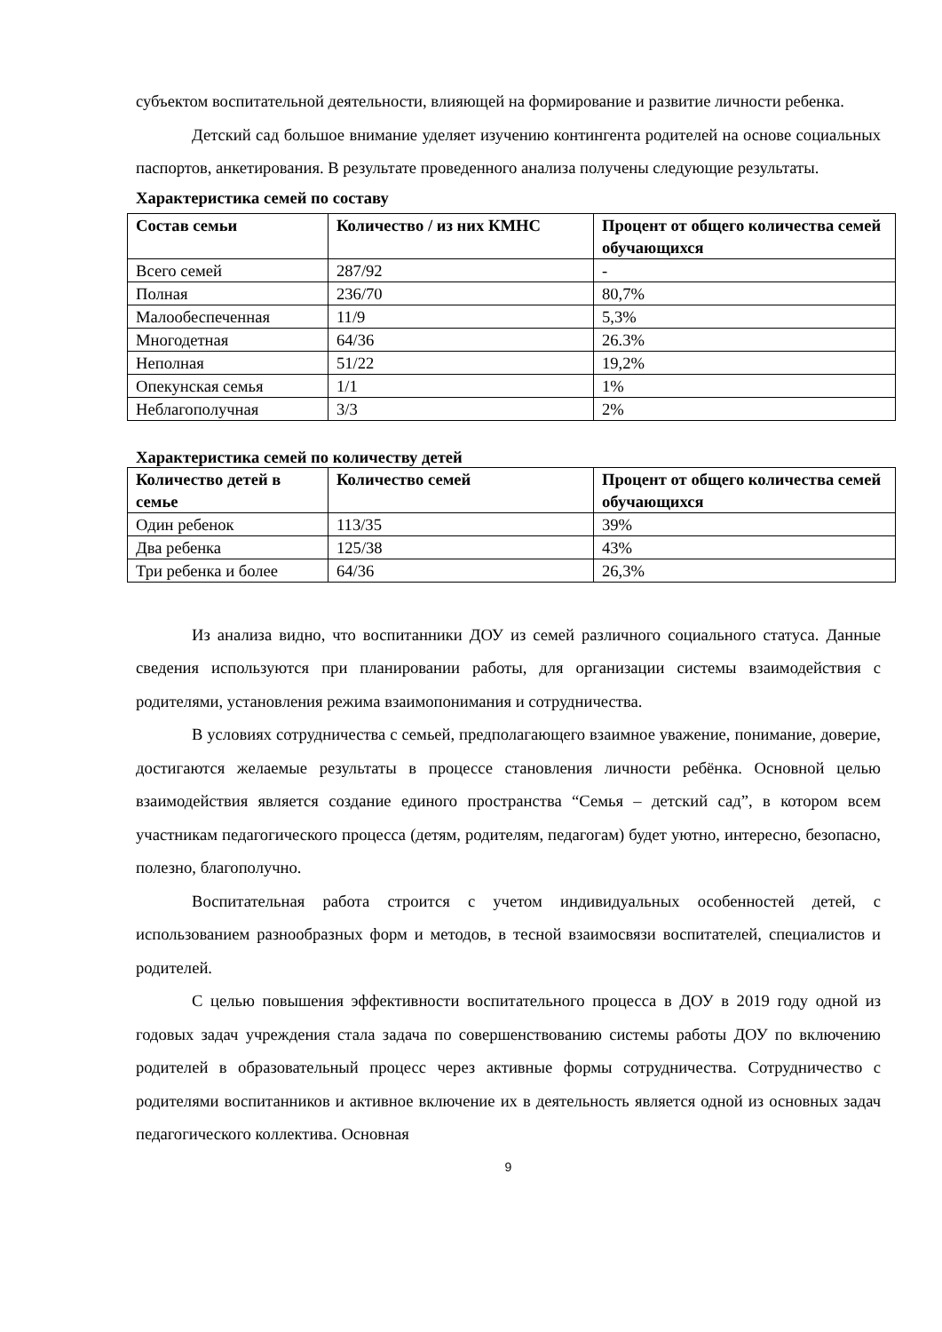субъектом воспитательной деятельности, влияющей на формирование и развитие личности ребенка.
Детский сад большое внимание уделяет изучению контингента родителей на основе социальных паспортов, анкетирования. В результате проведенного анализа получены следующие результаты.
Характеристика семей по составу
| Состав семьи | Количество / из них КМНС | Процент от общего количества семей обучающихся |
| --- | --- | --- |
| Всего семей | 287/92 | - |
| Полная | 236/70 | 80,7% |
| Малообеспеченная | 11/9 | 5,3% |
| Многодетная | 64/36 | 26.3% |
| Неполная | 51/22 | 19,2% |
| Опекунская семья | 1/1 | 1% |
| Неблагополучная | 3/3 | 2% |
Характеристика семей по количеству детей
| Количество детей в семье | Количество семей | Процент от общего количества семей обучающихся |
| --- | --- | --- |
| Один ребенок | 113/35 | 39% |
| Два ребенка | 125/38 | 43% |
| Три ребенка и более | 64/36 | 26,3% |
Из анализа видно, что воспитанники ДОУ из семей различного социального статуса. Данные сведения используются при планировании работы, для организации системы взаимодействия с родителями, установления режима взаимопонимания и сотрудничества.
В условиях сотрудничества с семьей, предполагающего взаимное уважение, понимание, доверие, достигаются желаемые результаты в процессе становления личности ребёнка. Основной целью взаимодействия является создание единого пространства “Семья – детский сад”, в котором всем участникам педагогического процесса (детям, родителям, педагогам) будет уютно, интересно, безопасно, полезно, благополучно.
Воспитательная работа строится с учетом индивидуальных особенностей детей, с использованием разнообразных форм и методов, в тесной взаимосвязи воспитателей, специалистов и родителей.
С целью повышения эффективности воспитательного процесса в ДОУ в 2019 году одной из годовых задач учреждения стала задача по совершенствованию системы работы ДОУ по включению родителей в образовательный процесс через активные формы сотрудничества. Сотрудничество с родителями воспитанников и активное включение их в деятельность является одной из основных задач педагогического коллектива. Основная
9